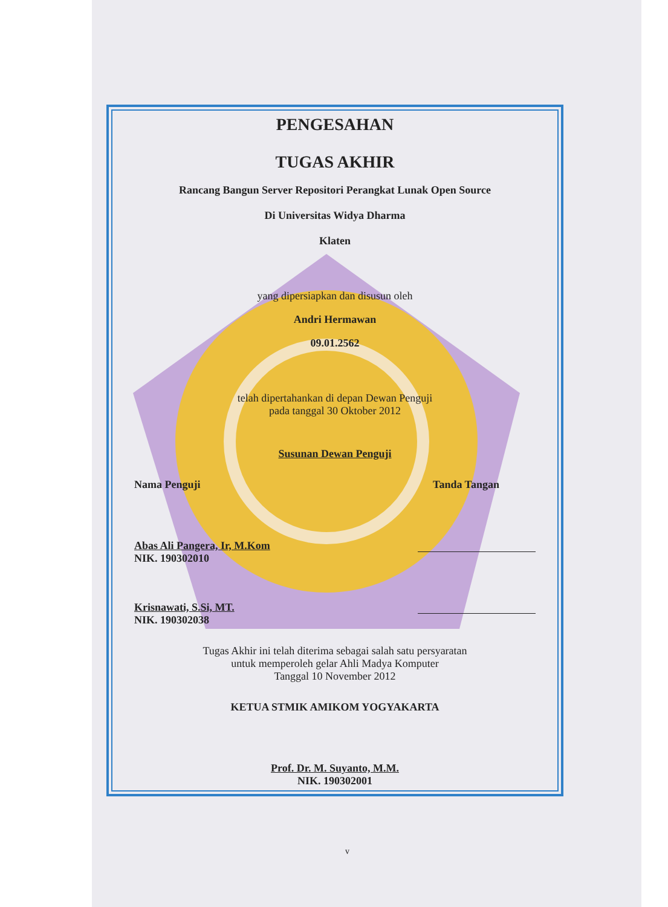PENGESAHAN
TUGAS AKHIR
Rancang Bangun Server Repositori Perangkat Lunak Open Source
Di Universitas Widya Dharma
Klaten
yang dipersiapkan dan disusun oleh
Andri Hermawan
09.01.2562
telah dipertahankan di depan Dewan Penguji
pada tanggal 30 Oktober 2012
Susunan Dewan Penguji
Nama Penguji Tanda Tangan
Abas Ali Pangera, Ir, M.Kom
NIK. 190302010
Krisnawati, S.Si, MT.
NIK. 190302038
Tugas Akhir ini telah diterima sebagai salah satu persyaratan
untuk memperoleh gelar Ahli Madya Komputer
Tanggal 10 November 2012
KETUA STMIK AMIKOM YOGYAKARTA
Prof. Dr. M. Suyanto, M.M.
NIK. 190302001
v